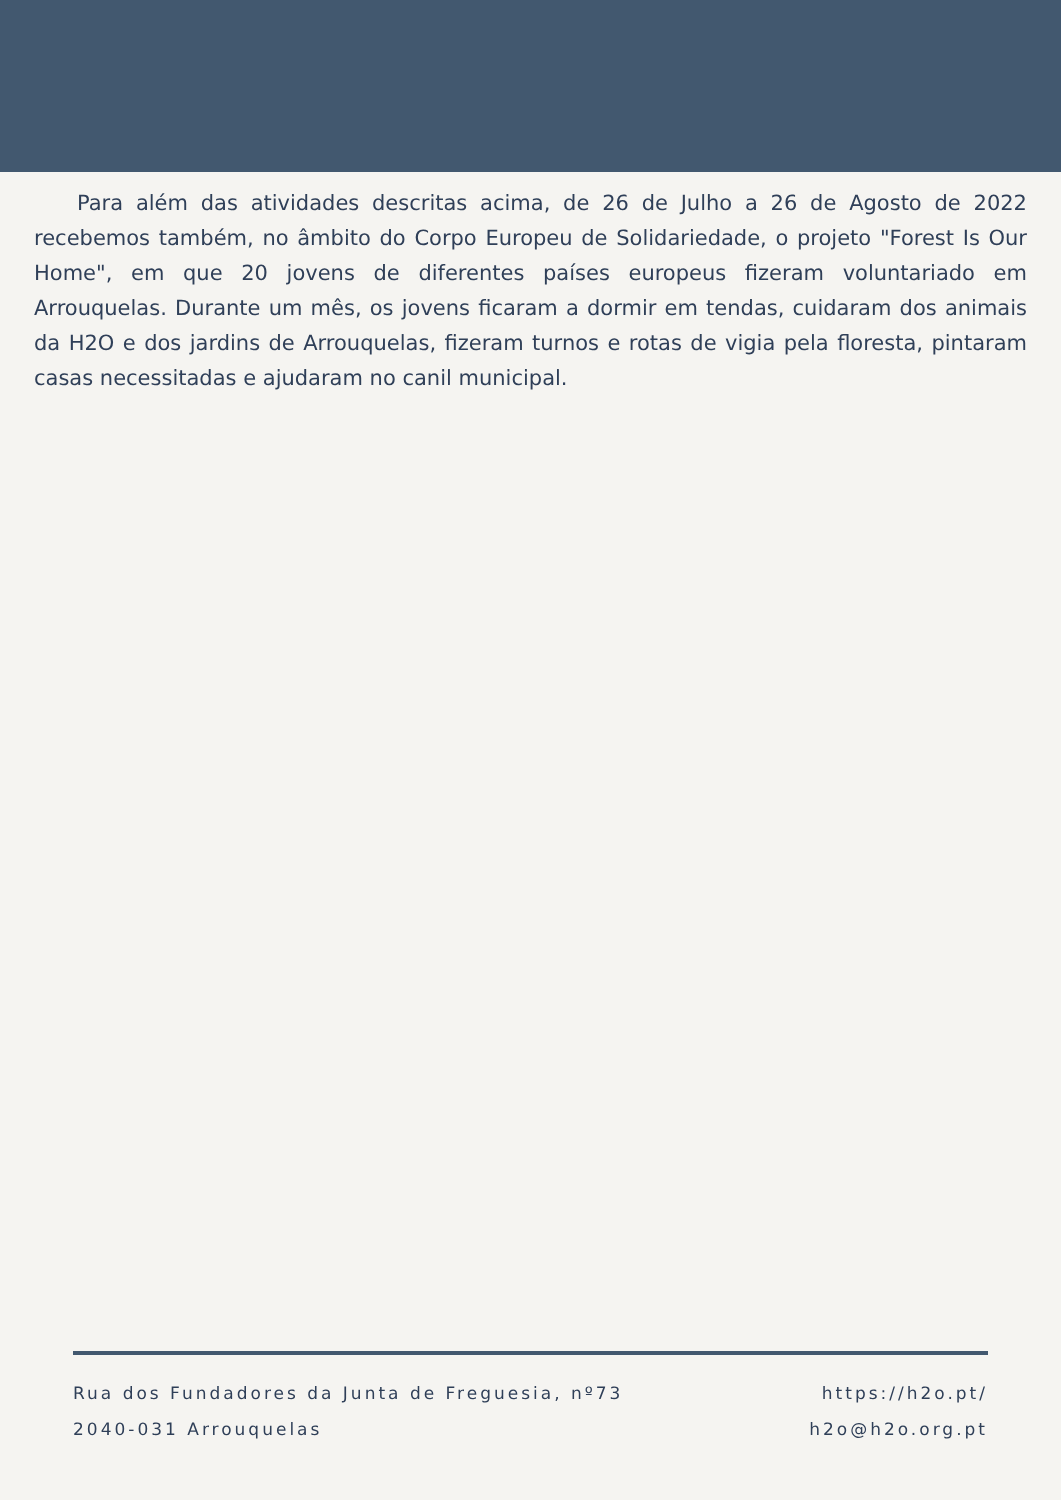Para além das atividades descritas acima, de 26 de Julho a 26 de Agosto de 2022 recebemos também, no âmbito do Corpo Europeu de Solidariedade, o projeto "Forest Is Our Home", em que 20 jovens de diferentes países europeus fizeram voluntariado em Arrouquelas. Durante um mês, os jovens ficaram a dormir em tendas, cuidaram dos animais da H2O e dos jardins de Arrouquelas, fizeram turnos e rotas de vigia pela floresta, pintaram casas necessitadas e ajudaram no canil municipal.
Rua dos Fundadores da Junta de Freguesia, nº73
2040-031 Arrouquelas
https://h2o.pt/
h2o@h2o.org.pt